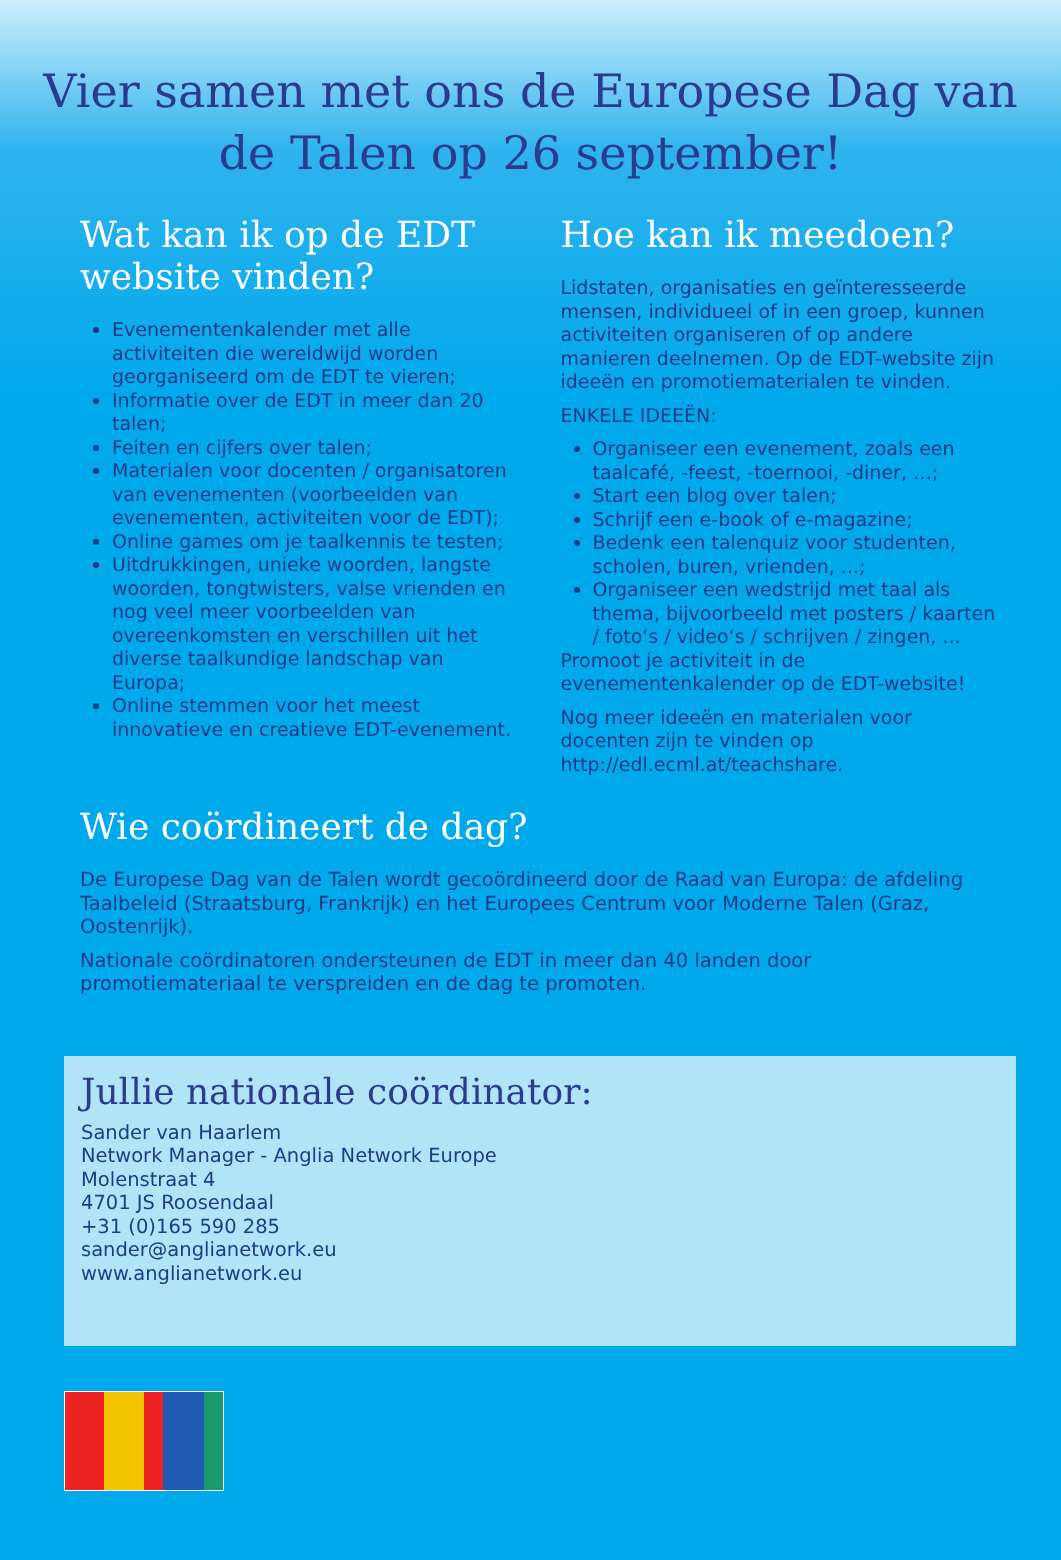Vier samen met ons de Europese Dag van de Talen op 26 september!
Wat kan ik op de EDT website vinden?
Evenementenkalender met alle activiteiten die wereldwijd worden georganiseerd om de EDT te vieren;
Informatie over de EDT in meer dan 20 talen;
Feiten en cijfers over talen;
Materialen voor docenten / organisatoren van evenementen (voorbeelden van evenementen, activiteiten voor de EDT);
Online games om je taalkennis te testen;
Uitdrukkingen, unieke woorden, langste woorden, tongtwisters, valse vrienden en nog veel meer voorbeelden van overeenkomsten en verschillen uit het diverse taalkundige landschap van Europa;
Online stemmen voor het meest innovatieve en creatieve EDT-evenement.
Hoe kan ik meedoen?
Lidstaten, organisaties en geïnteresseerde mensen, individueel of in een groep, kunnen activiteiten organiseren of op andere manieren deelnemen. Op de EDT-website zijn ideeën en promotiematerialen te vinden.
ENKELE IDEEËN:
Organiseer een evenement, zoals een taalcafé, -feest, -toernooi, -diner, …;
Start een blog over talen;
Schrijf een e-book of e-magazine;
Bedenk een talenquiz voor studenten, scholen, buren, vrienden, ...;
Organiseer een wedstrijd met taal als thema, bijvoorbeeld met posters / kaarten / foto‘s / video‘s / schrijven / zingen, ...
Promoot je activiteit in de evenementenkalender op de EDT-website!
Nog meer ideeën en materialen voor docenten zijn te vinden op http://edl.ecml.at/teachshare.
Wie coördineert de dag?
De Europese Dag van de Talen wordt gecoördineerd door de Raad van Europa: de afdeling Taalbeleid (Straatsburg, Frankrijk) en het Europees Centrum voor Moderne Talen (Graz, Oostenrijk).
Nationale coördinatoren ondersteunen de EDT in meer dan 40 landen door promotiemateriaal te verspreiden en de dag te promoten.
Jullie nationale coördinator:
Sander van Haarlem
Network Manager - Anglia Network Europe
Molenstraat 4
4701 JS Roosendaal
+31 (0)165 590 285
sander@anglianetwork.eu
www.anglianetwork.eu